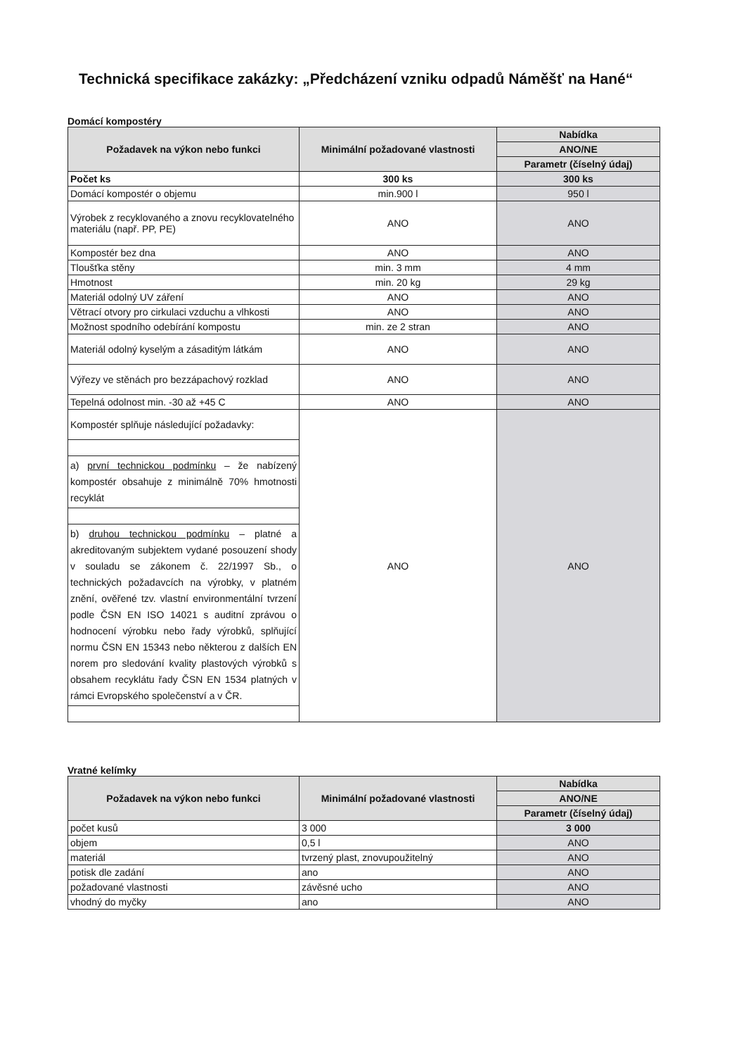Technická specifikace zakázky: „Předcházení vzniku odpadů Náměšť na Hané“
Domácí kompostéry
| Požadavek na výkon nebo funkci | Minimální požadované vlastnosti | Nabídka |
| --- | --- | --- |
| | | ANO/NE |
| | | Parametr (číselný údaj) |
| Počet ks | 300 ks | 300 ks |
| Domácí kompostér o objemu | min.900 l | 950 l |
| Výrobek z recyklovaného a znovu recyklovatelného materiálu (např. PP, PE) | ANO | ANO |
| Kompostér bez dna | ANO | ANO |
| Tloušťka stěny | min. 3 mm | 4 mm |
| Hmotnost | min. 20 kg | 29 kg |
| Materiál odolný UV záření | ANO | ANO |
| Větrací otvory pro cirkulaci vzduchu a vlhkosti | ANO | ANO |
| Možnost spodního odebírání kompostu | min. ze 2 stran | ANO |
| Materiál odolný kyselým a zásaditým látkám | ANO | ANO |
| Výřezy ve stěnách pro bezzápachový rozklad | ANO | ANO |
| Tepelná odolnost min. -30 až +45 C | ANO | ANO |
| Kompostér splňuje následující požadavky: | ANO | ANO |
| a) první technickou podmínku – že nabízený kompostér obsahuje z minimálně 70% hmotnosti recyklát | | |
| b) druhou technickou podmínku – platné a akreditovaným subjektem vydané posouzení shody v souladu se zákonem č. 22/1997 Sb., o technických požadavcích na výrobky, v platném znění, ověřené tzv. vlastní environmentální tvrzení podle ČSN EN ISO 14021 s auditní zprávou o hodnocení výrobku nebo řady výrobků, splňující normu ČSN EN 15343 nebo některou z dalších EN norem pro sledování kvality plastových výrobků s obsahem recyklátu řady ČSN EN 1534 platných v rámci Evropského společenství a v ČR. | | |
Vratné kelímky
| Požadavek na výkon nebo funkci | Minimální požadované vlastnosti | Nabídka |
| --- | --- | --- |
| | | ANO/NE |
| | | Parametr (číselný údaj) |
| počet kusů | 3 000 | 3 000 |
| objem | 0,5 l | ANO |
| materiál | tvrzený plast, znovupoužitelný | ANO |
| potisk dle zadání | ano | ANO |
| požadované vlastnosti | závěsné ucho | ANO |
| vhodný do myčky | ano | ANO |